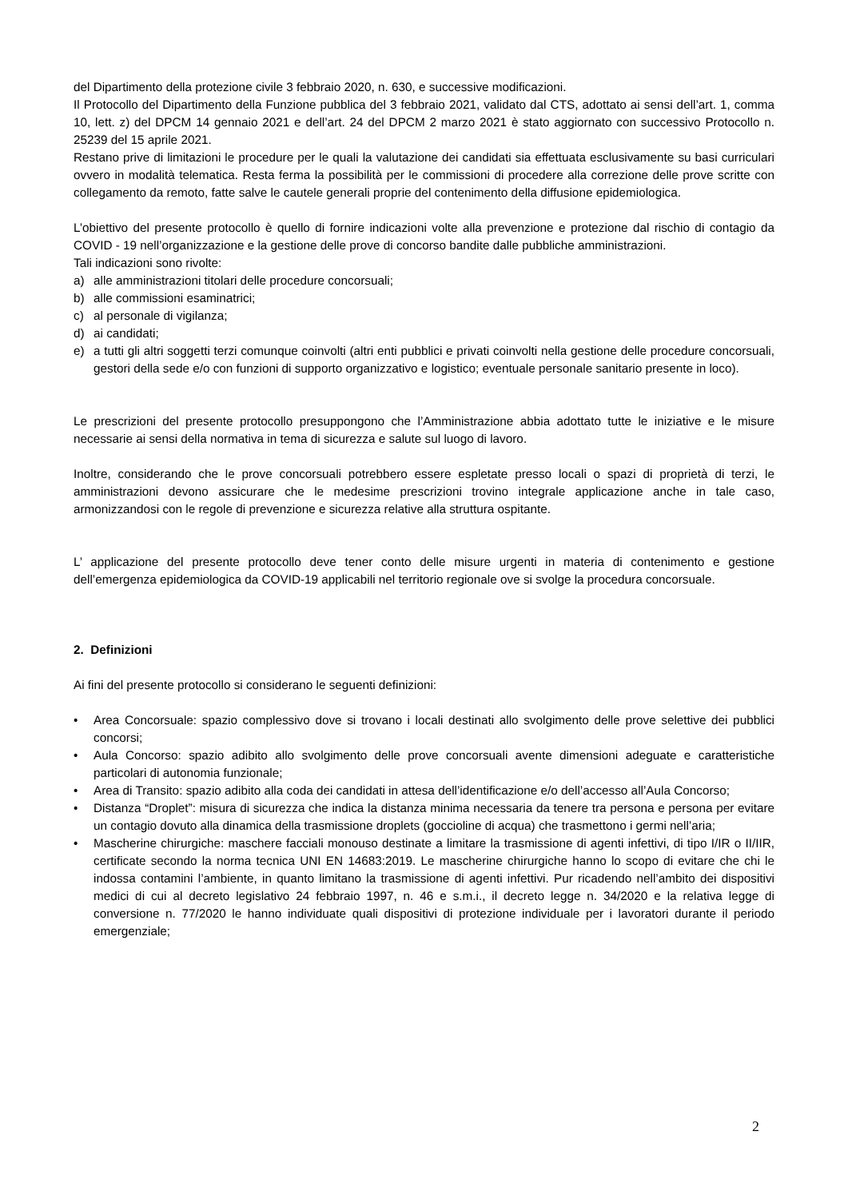del Dipartimento della protezione civile 3 febbraio 2020, n. 630, e successive modificazioni.
Il Protocollo del Dipartimento della Funzione pubblica del 3 febbraio 2021, validato dal CTS, adottato ai sensi dell’art. 1, comma 10, lett. z) del DPCM 14 gennaio 2021 e dell’art. 24 del DPCM 2 marzo 2021 è stato aggiornato con successivo Protocollo n. 25239 del 15 aprile 2021.
Restano prive di limitazioni le procedure per le quali la valutazione dei candidati sia effettuata esclusivamente su basi curriculari ovvero in modalità telematica. Resta ferma la possibilità per le commissioni di procedere alla correzione delle prove scritte con collegamento da remoto, fatte salve le cautele generali proprie del contenimento della diffusione epidemiologica.
L’obiettivo del presente protocollo è quello di fornire indicazioni volte alla prevenzione e protezione dal rischio di contagio da COVID - 19 nell’organizzazione e la gestione delle prove di concorso bandite dalle pubbliche amministrazioni.
Tali indicazioni sono rivolte:
a) alle amministrazioni titolari delle procedure concorsuali;
b) alle commissioni esaminatrici;
c) al personale di vigilanza;
d) ai candidati;
e) a tutti gli altri soggetti terzi comunque coinvolti (altri enti pubblici e privati coinvolti nella gestione delle procedure concorsuali, gestori della sede e/o con funzioni di supporto organizzativo e logistico; eventuale personale sanitario presente in loco).
Le prescrizioni del presente protocollo presuppongono che l’Amministrazione abbia adottato tutte le iniziative e le misure necessarie ai sensi della normativa in tema di sicurezza e salute sul luogo di lavoro.
Inoltre, considerando che le prove concorsuali potrebbero essere espletate presso locali o spazi di proprietà di terzi, le amministrazioni devono assicurare che le medesime prescrizioni trovino integrale applicazione anche in tale caso, armonizzandosi con le regole di prevenzione e sicurezza relative alla struttura ospitante.
L’ applicazione del presente protocollo deve tener conto delle misure urgenti in materia di contenimento e gestione dell’emergenza epidemiologica da COVID-19 applicabili nel territorio regionale ove si svolge la procedura concorsuale.
2. Definizioni
Ai fini del presente protocollo si considerano le seguenti definizioni:
• Area Concorsuale: spazio complessivo dove si trovano i locali destinati allo svolgimento delle prove selettive dei pubblici concorsi;
• Aula Concorso: spazio adibito allo svolgimento delle prove concorsuali avente dimensioni adeguate e caratteristiche particolari di autonomia funzionale;
• Area di Transito: spazio adibito alla coda dei candidati in attesa dell’identificazione e/o dell’accesso all’Aula Concorso;
• Distanza “Droplet”: misura di sicurezza che indica la distanza minima necessaria da tenere tra persona e persona per evitare un contagio dovuto alla dinamica della trasmissione droplets (goccioline di acqua) che trasmettono i germi nell’aria;
• Mascherine chirurgiche: maschere facciali monouso destinate a limitare la trasmissione di agenti infettivi, di tipo I/IR o II/IIR, certificate secondo la norma tecnica UNI EN 14683:2019. Le mascherine chirurgiche hanno lo scopo di evitare che chi le indossa contamini l’ambiente, in quanto limitano la trasmissione di agenti infettivi. Pur ricadendo nell’ambito dei dispositivi medici di cui al decreto legislativo 24 febbraio 1997, n. 46 e s.m.i., il decreto legge n. 34/2020 e la relativa legge di conversione n. 77/2020 le hanno individuate quali dispositivi di protezione individuale per i lavoratori durante il periodo emergenziale;
2